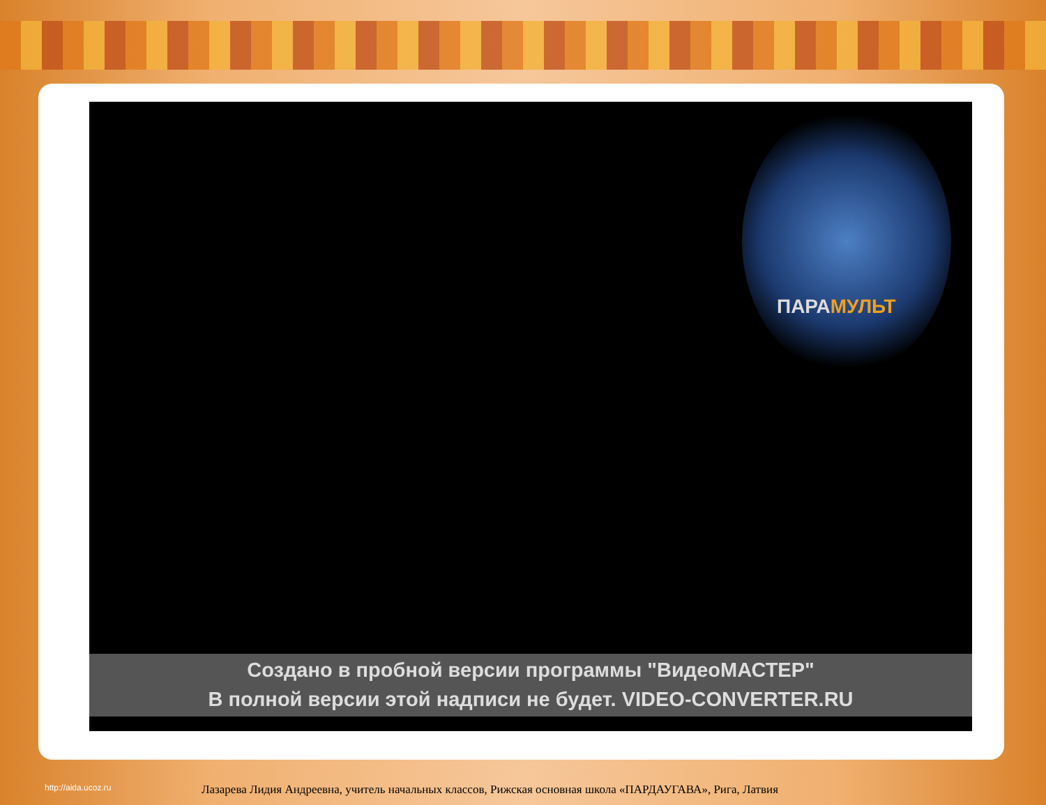ПАРАМУЛЬТ
Создано в пробной версии программы "ВидеоМАСТЕР"
В полной версии этой надписи не будет. VIDEO-CONVERTER.RU
http://aida.ucoz.ru Лазарева Лидия Андреевна, учитель начальных классов, Рижская основная школа «ПАРДАУГАВА», Рига, Латвия